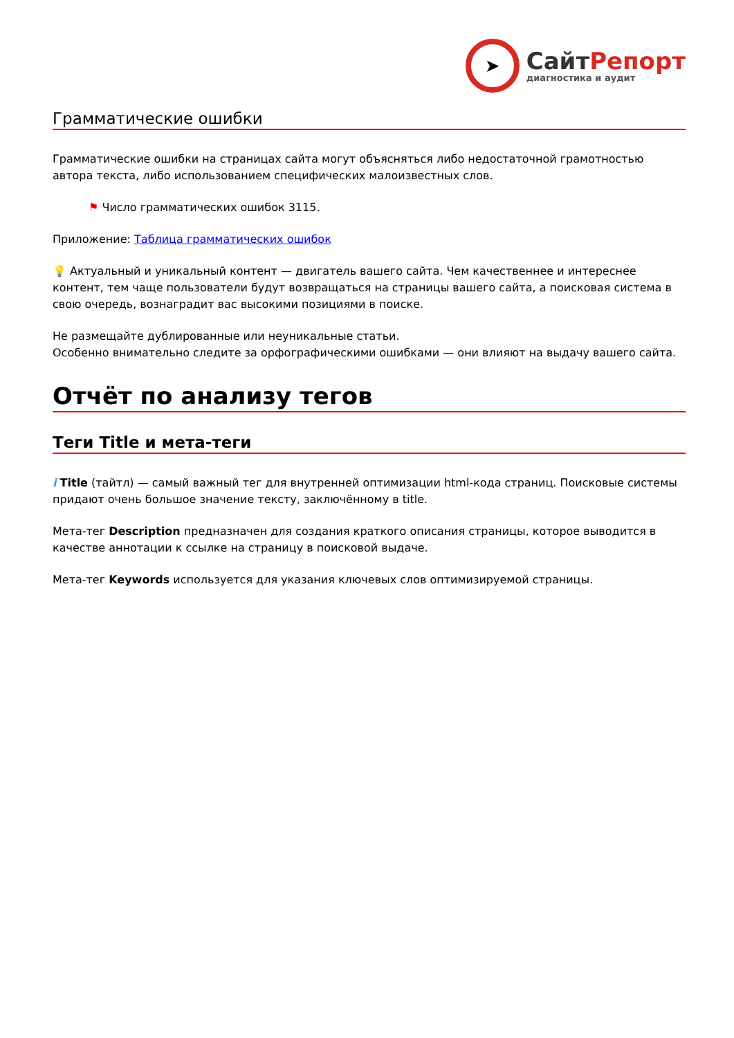➤
СайтРепорт
диагностика и аудит
Грамматические ошибки
Грамматические ошибки на страницах сайта могут объясняться либо недостаточной грамотностью автора текста, либо использованием специфических малоизвестных слов.
⚑ Число грамматических ошибок 3115.
Приложение: Таблица грамматических ошибок
💡 Актуальный и уникальный контент — двигатель вашего сайта. Чем качественнее и интереснее контент, тем чаще пользователи будут возвращаться на страницы вашего сайта, а поисковая система в свою очередь, вознаградит вас высокими позициями в поиске.
Не размещайте дублированные или неуникальные статьи.
Особенно внимательно следите за орфографическими ошибками — они влияют на выдачу вашего сайта.
Отчёт по анализу тегов
Теги Title и мета-теги
i Title (тайтл) — самый важный тег для внутренней оптимизации html-кода страниц. Поисковые системы придают очень большое значение тексту, заключённому в title.
Мета-тег Description предназначен для создания краткого описания страницы, которое выводится в качестве аннотации к ссылке на страницу в поисковой выдаче.
Мета-тег Keywords используется для указания ключевых слов оптимизируемой страницы.